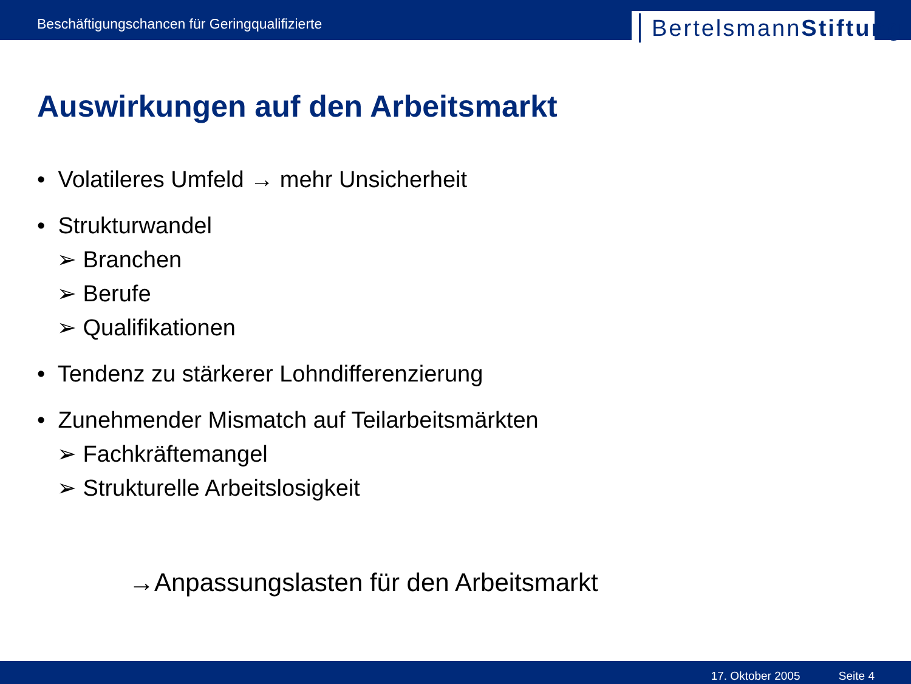Beschäftigungschancen für Geringqualifizierte
BertelsmannStiftung
Auswirkungen auf den Arbeitsmarkt
• Volatileres Umfeld → mehr Unsicherheit
• Strukturwandel
➢ Branchen
➢ Berufe
➢ Qualifikationen
• Tendenz zu stärkerer Lohndifferenzierung
• Zunehmender Mismatch auf Teilarbeitsmärkten
➢ Fachkräftemangel
➢ Strukturelle Arbeitslosigkeit
→Anpassungslasten für den Arbeitsmarkt
17. Oktober 2005 Seite 4